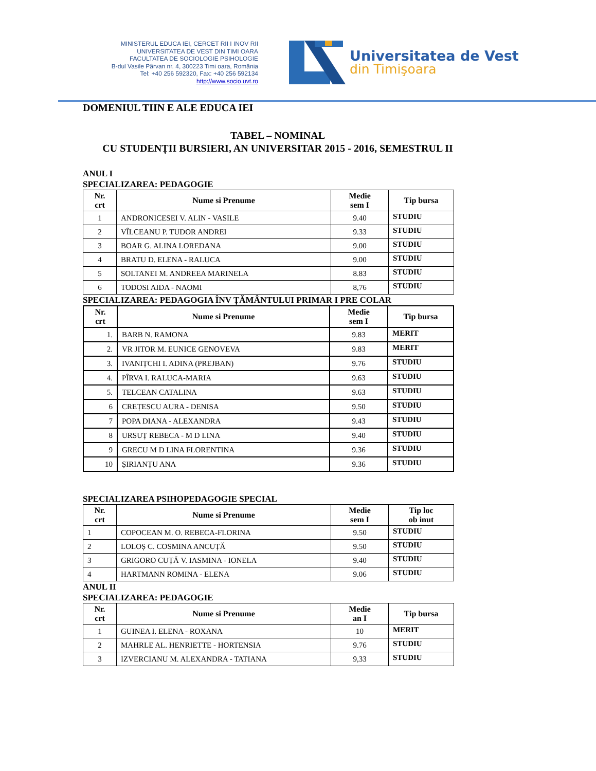MINISTERUL EDUCA IEI, CERCET RII I INOV RII
UNIVERSITATEA DE VEST DIN TIMI OARA
FACULTATEA DE SOCIOLOGIE PSIHOLOGIE
B-dul Vasile Pârvan nr. 4, 300223 Timi oara, România
Tel: +40 256 592320, Fax: +40 256 592134
http://www.socio.uvt.ro
Universitatea de Vest
din Timişoara
DOMENIUL TIIN E ALE EDUCA IEI
TABEL – NOMINAL
CU STUDENȚII BURSIERI, AN UNIVERSITAR 2015 - 2016, SEMESTRUL II
ANUL I
SPECIALIZAREA: PEDAGOGIE
| Nr. crt | Nume si Prenume | Medie sem I | Tip bursa |
| --- | --- | --- | --- |
| 1 | ANDRONICESEI V. ALIN - VASILE | 9.40 | STUDIU |
| 2 | VÎLCEANU P. TUDOR ANDREI | 9.33 | STUDIU |
| 3 | BOAR G. ALINA LOREDANA | 9.00 | STUDIU |
| 4 | BRATU D. ELENA - RALUCA | 9.00 | STUDIU |
| 5 | SOLTANEI M. ANDREEA MARINELA | 8.83 | STUDIU |
| 6 | TODOSI AIDA - NAOMI | 8,76 | STUDIU |
SPECIALIZAREA: PEDAGOGIA ÎNV ȚĂMÂNTULUI PRIMAR I PRE COLAR
| Nr. crt | Nume si Prenume | Medie sem I | Tip bursa |
| --- | --- | --- | --- |
| 1. | BARB N. RAMONA | 9.83 | MERIT |
| 2. | VR JITOR M. EUNICE GENOVEVA | 9.83 | MERIT |
| 3. | IVANIȚCHI I. ADINA (PREJBAN) | 9.76 | STUDIU |
| 4. | PÎRVA I. RALUCA-MARIA | 9.63 | STUDIU |
| 5. | TELCEAN CATALINA | 9.63 | STUDIU |
| 6 | CREȚESCU AURA - DENISA | 9.50 | STUDIU |
| 7 | POPA DIANA - ALEXANDRA | 9.43 | STUDIU |
| 8 | URSUȚ REBECA - M D LINA | 9.40 | STUDIU |
| 9 | GRECU M D LINA FLORENTINA | 9.36 | STUDIU |
| 10 | ȘIRIANȚU ANA | 9.36 | STUDIU |
SPECIALIZAREA PSIHOPEDAGOGIE SPECIAL
| Nr. crt | Nume si Prenume | Medie sem I | Tip loc ob inut |
| --- | --- | --- | --- |
| 1 | COPOCEAN M. O. REBECA-FLORINA | 9.50 | STUDIU |
| 2 | LOLOȘ C. COSMINA ANCUȚĂ | 9.50 | STUDIU |
| 3 | GRIGORO CUȚĂ V. IASMINA - IONELA | 9.40 | STUDIU |
| 4 | HARTMANN ROMINA - ELENA | 9.06 | STUDIU |
ANUL II
SPECIALIZAREA: PEDAGOGIE
| Nr. crt | Nume si Prenume | Medie an I | Tip bursa |
| --- | --- | --- | --- |
| 1 | GUINEA I. ELENA - ROXANA | 10 | MERIT |
| 2 | MAHRLE AL. HENRIETTE - HORTENSIA | 9.76 | STUDIU |
| 3 | IZVERCIANU M. ALEXANDRA - TATIANA | 9,33 | STUDIU |